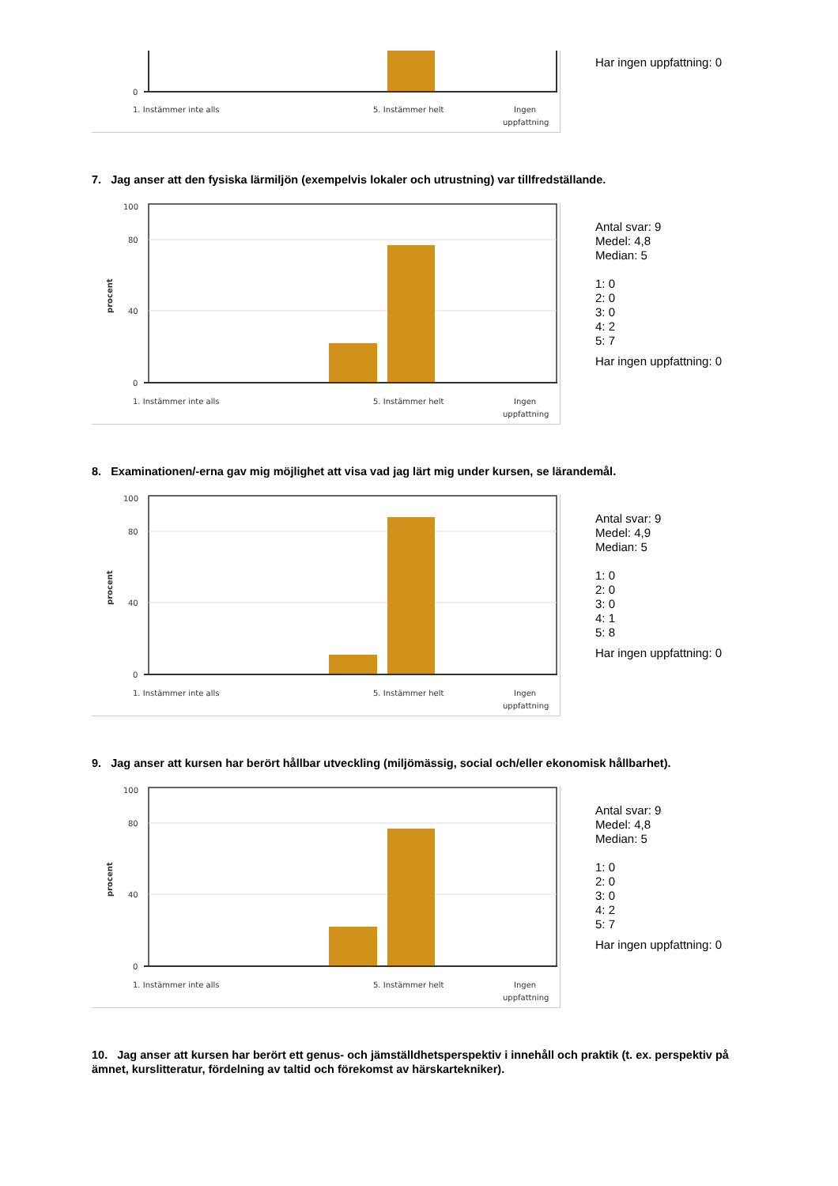0
1. Instämmer inte alls
5. Instämmer helt
Ingen
uppfattning
Har ingen uppfattning: 0
7. Jag anser att den fysiska lärmiljön (exempelvis lokaler och utrustning) var tillfredställande.
100
80
40
0
procent
1. Instämmer inte alls
5. Instämmer helt
Ingen
uppfattning
Antal svar: 9
Medel: 4,8
Median: 5
1: 0
2: 0
3: 0
4: 2
5: 7
Har ingen uppfattning: 0
8. Examinationen/-erna gav mig möjlighet att visa vad jag lärt mig under kursen, se lärandemål.
100
80
40
0
procent
1. Instämmer inte alls
5. Instämmer helt
Ingen
uppfattning
Antal svar: 9
Medel: 4,9
Median: 5
1: 0
2: 0
3: 0
4: 1
5: 8
Har ingen uppfattning: 0
9. Jag anser att kursen har berört hållbar utveckling (miljömässig, social och/eller ekonomisk hållbarhet).
100
80
40
0
procent
1. Instämmer inte alls
5. Instämmer helt
Ingen
uppfattning
Antal svar: 9
Medel: 4,8
Median: 5
1: 0
2: 0
3: 0
4: 2
5: 7
Har ingen uppfattning: 0
10. Jag anser att kursen har berört ett genus- och jämställdhetsperspektiv i innehåll och praktik (t. ex. perspektiv på ämnet, kurslitteratur, fördelning av taltid och förekomst av härskartekniker).